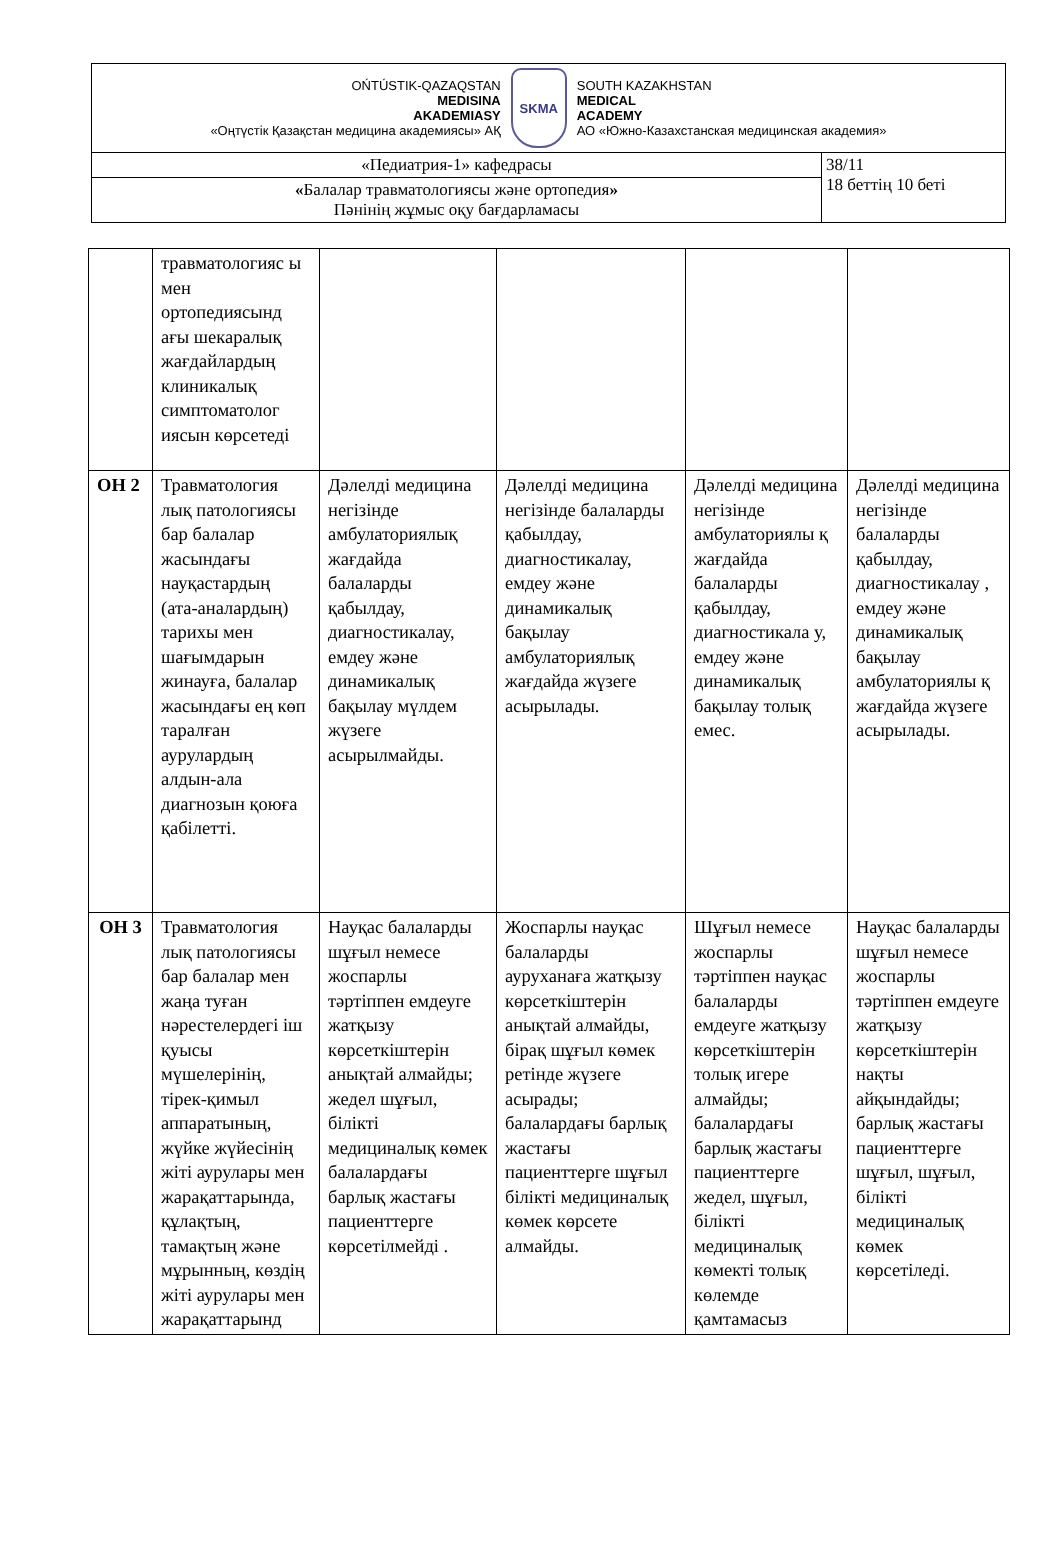| OŃTÚSTIK-QAZAQSTAN MEDISINA AKADEMIASY «Оңтүстік Қазақстан медицина академиясы» АҚ SKMA SOUTH KAZAKHSTAN MEDICAL ACADEMY АО «Южно-Казахстанская медицинская академия» | |
| «Педиатрия-1» кафедрасы | 38/11 18 беттің 10 беті |
| « Балалар травматологиясы және ортопедия » Пәнінің жұмыс оқу бағдарламасы | |
| | травматологияс ы мен ортопедиясынд ағы шекаралық жағдайлардың клиникалық симптоматолог иясын көрсетеді | | | | |
| ОН 2 | Травматология лық патологиясы бар балалар жасындағы науқастардың (ата-аналардың) тарихы мен шағымдарын жинауға, балалар жасындағы ең көп таралған аурулардың алдын-ала диагнозын қоюға қабілетті. | Дәлелді медицина негізінде амбулаториялық жағдайда балаларды қабылдау, диагностикалау, емдеу және динамикалық бақылау мүлдем жүзеге асырылмайды. | Дәлелді медицина негізінде балаларды қабылдау, диагностикалау, емдеу және динамикалық бақылау амбулаториялық жағдайда жүзеге асырылады. | Дәлелді медицина негізінде амбулаториялы қ жағдайда балаларды қабылдау, диагностикала у, емдеу және динамикалық бақылау толық емес. | Дәлелді медицина негізінде балаларды қабылдау, диагностикалау , емдеу және динамикалық бақылау амбулаториялы қ жағдайда жүзеге асырылады. |
| ОН 3 | Травматология лық патологиясы бар балалар мен жаңа туған нәрестелердегі іш қуысы мүшелерінің, тірек-қимыл аппаратының, жүйке жүйесінің жіті аурулары мен жарақаттарында, құлақтың, тамақтың және мұрынның, көздің жіті аурулары мен жарақаттарынд | Науқас балаларды шұғыл немесе жоспарлы тәртіппен емдеуге жатқызу көрсеткіштерін анықтай алмайды; жедел шұғыл, білікті медициналық көмек балалардағы барлық жастағы пациенттерге көрсетілмейді . | Жоспарлы науқас балаларды ауруханаға жатқызу көрсеткіштерін анықтай алмайды, бірақ шұғыл көмек ретінде жүзеге асырады; балалардағы барлық жастағы пациенттерге шұғыл білікті медициналық көмек көрсете алмайды. | Шұғыл немесе жоспарлы тәртіппен науқас балаларды емдеуге жатқызу көрсеткіштерін толық игере алмайды; балалардағы барлық жастағы пациенттерге жедел, шұғыл, білікті медициналық көмекті толық көлемде қамтамасыз | Науқас балаларды шұғыл немесе жоспарлы тәртіппен емдеуге жатқызу көрсеткіштерін нақты айқындайды; барлық жастағы пациенттерге шұғыл, шұғыл, білікті медициналық көмек көрсетіледі. |